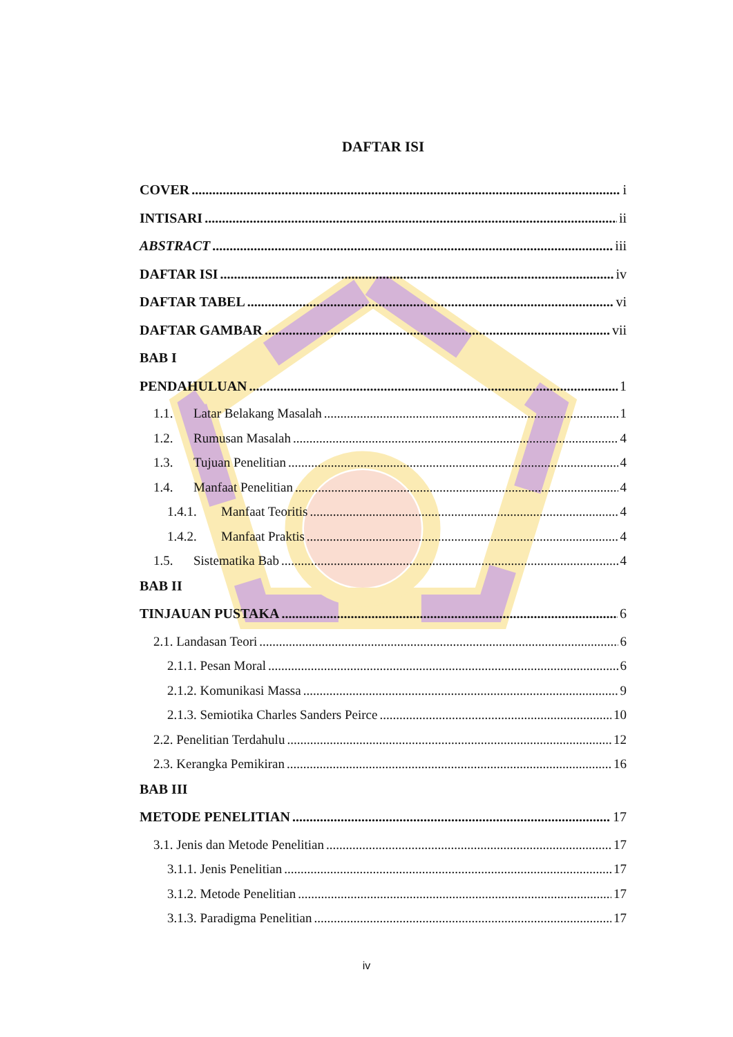DAFTAR ISI
COVER i
INTISARI ii
ABSTRACT iii
DAFTAR ISI iv
DAFTAR TABEL vi
DAFTAR GAMBAR vii
BAB I
PENDAHULUAN 1
1.1. Latar Belakang Masalah 1
1.2. Rumusan Masalah 4
1.3. Tujuan Penelitian 4
1.4. Manfaat Penelitian 4
1.4.1. Manfaat Teoritis 4
1.4.2. Manfaat Praktis 4
1.5. Sistematika Bab 4
BAB II
TINJAUAN PUSTAKA 6
2.1. Landasan Teori 6
2.1.1. Pesan Moral 6
2.1.2. Komunikasi Massa 9
2.1.3. Semiotika Charles Sanders Peirce 10
2.2. Penelitian Terdahulu 12
2.3. Kerangka Pemikiran 16
BAB III
METODE PENELITIAN 17
3.1. Jenis dan Metode Penelitian 17
3.1.1. Jenis Penelitian 17
3.1.2. Metode Penelitian 17
3.1.3. Paradigma Penelitian 17
iv